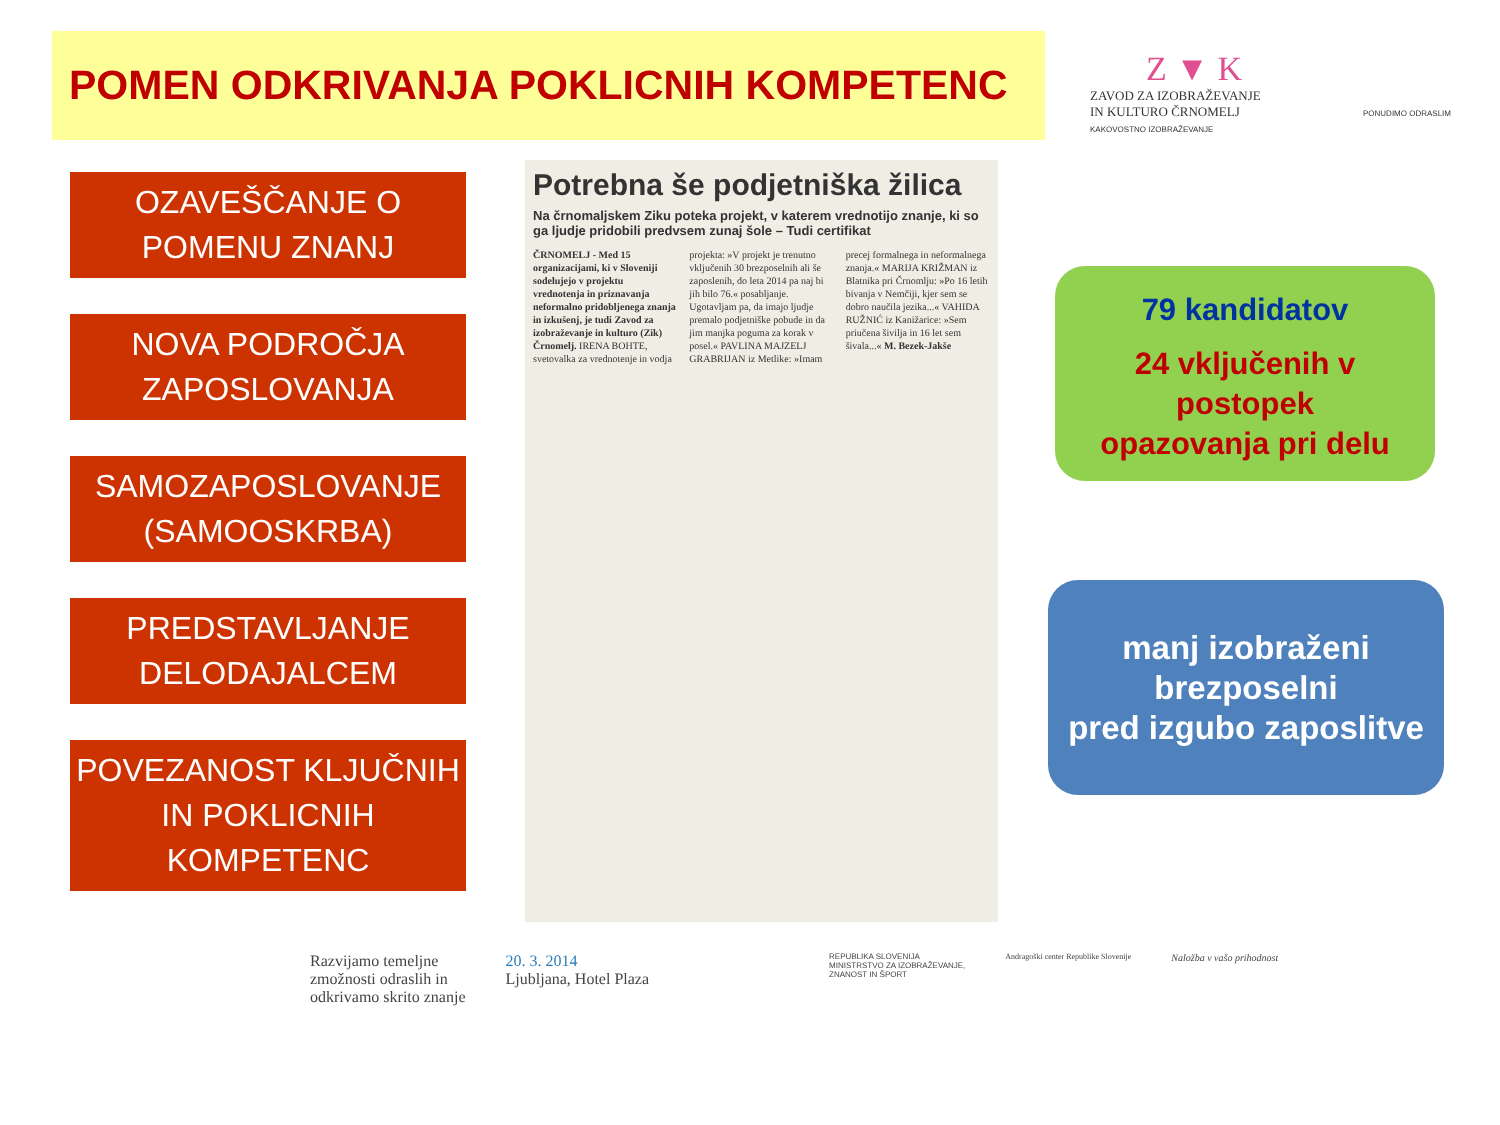POMEN ODKRIVANJA POKLICNIH KOMPETENC
Z ▼ K
ZAVOD ZA IZOBRAŽEVANJE
IN KULTURO ČRNOMELJ PONUDIMO ODRASLIM KAKOVOSTNO IZOBRAŽEVANJE
OZAVEŠČANJE O
POMENU ZNANJ
NOVA PODROČJA
ZAPOSLOVANJA
SAMOZAPOSLOVANJE
(SAMOOSKRBA)
PREDSTAVLJANJE
DELODAJALCEM
POVEZANOST KLJUČNIH
IN POKLICNIH
KOMPETENC
Potrebna še podjetniška žilica
Na črnomaljskem Ziku poteka projekt, v katerem vrednotijo znanje, ki so ga ljudje pridobili predvsem zunaj šole – Tudi certifikat
ČRNOMELJ - Med 15 organizacijami, ki v Sloveniji sodelujejo v projektu vrednotenja in priznavanja neformalno pridobljenega znanja in izkušenj, je tudi Zavod za izobraževanje in kulturo (Zik) Črnomelj. IRENA BOHTE, svetovalka za vrednotenje in vodja projekta: »V projekt je trenutno vključenih 30 brezposelnih ali še zaposlenih, do leta 2014 pa naj bi jih bilo 76.« posabljanje. Ugotavljam pa, da imajo ljudje premalo podjetniške pobude in da jim manjka poguma za korak v posel.« PAVLINA MAJZELJ GRABRIJAN iz Metlike: »Imam precej formalnega in neformalnega znanja.« MARIJA KRIŽMAN iz Blatnika pri Črnomlju: »Po 16 letih bivanja v Nemčiji, kjer sem se dobro naučila jezika...« VAHIDA RUŽNIĆ iz Kanižarice: »Sem priučena šivilja in 16 let sem šivala...« M. Bezek-Jakše
79 kandidatov
24 vključenih v
postopek
opazovanja pri delu
manj izobraženi
brezposelni
pred izgubo zaposlitve
Razvijamo temeljne
zmožnosti odraslih in
odkrivamo skrito znanje
20. 3. 2014
Ljubljana, Hotel Plaza
REPUBLIKA SLOVENIJA
MINISTRSTVO ZA IZOBRAŽEVANJE,
ZNANOST IN ŠPORT
Andragoški center Republike Slovenije
Naložba v vašo prihodnost